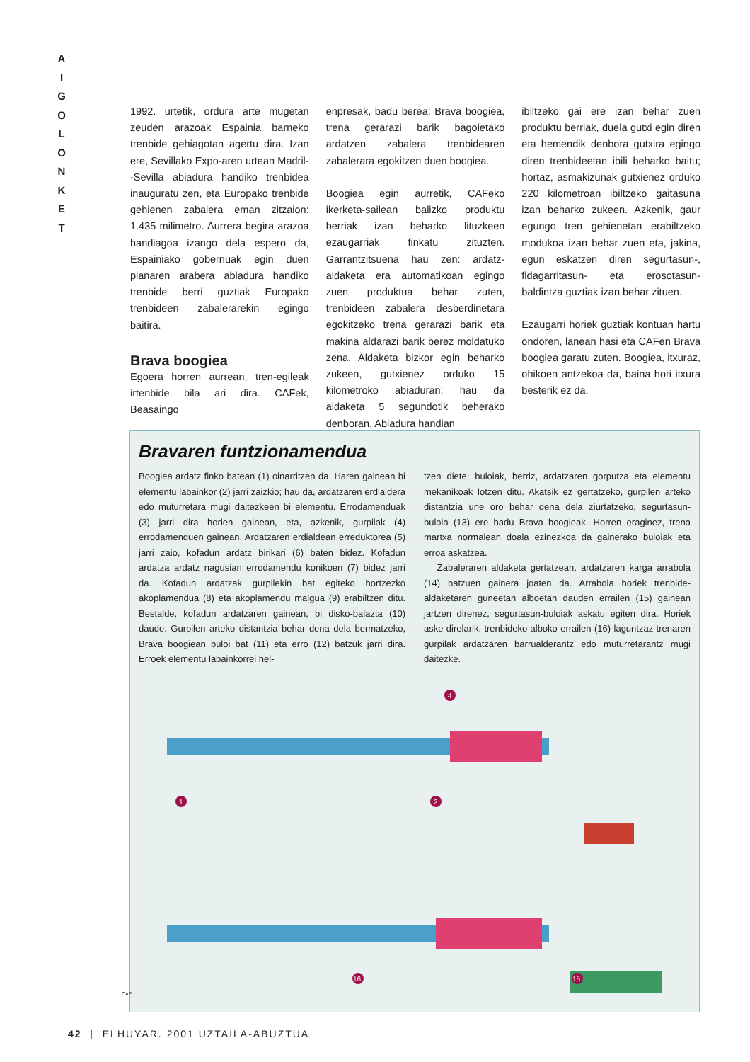A
I
G
O
L
O
N
K
E
T
1992. urtetik, ordura arte mugetan zeuden arazoak Espainia barneko trenbide gehiagotan agertu dira. Izan ere, Sevillako Expo-aren urtean Madril--Sevilla abiadura handiko trenbidea inauguratu zen, eta Europako trenbide gehienen zabalera eman zitzaion: 1.435 milimetro. Aurrera begira arazoa handiagoa izango dela espero da, Espainiako gobernuak egin duen planaren arabera abiadura handiko trenbide berri guztiak Europako trenbideen zabalerarekin egingo baitira.
Brava boogiea
Egoera horren aurrean, tren-egileak irtenbide bila ari dira. CAFek, Beasaingo
enpresak, badu berea: Brava boogiea, trena gerarazi barik bagoietako ardatzen zabalera trenbidearen zabalerara egokitzen duen boogiea.
Boogiea egin aurretik, CAFeko ikerketa-sailean balizko produktu berriak izan beharko lituzkeen ezaugarriak finkatu zituzten. Garrantzitsuena hau zen: ardatz-aldaketa era automatikoan egingo zuen produktua behar zuten, trenbideen zabalera desberdinetara egokitzeko trena gerarazi barik eta makina aldarazi barik berez moldatuko zena. Aldaketa bizkor egin beharko zukeen, gutxienez orduko 15 kilometroko abiaduran; hau da aldaketa 5 segundotik beherako denboran. Abiadura handian
ibiltzeko gai ere izan behar zuen produktu berriak, duela gutxi egin diren eta hemendik denbora gutxira egingo diren trenbideetan ibili beharko baitu; hortaz, asmakizunak gutxienez orduko 220 kilometroan ibiltzeko gaitasuna izan beharko zukeen. Azkenik, gaur egungo tren gehienetan erabiltzeko modukoa izan behar zuen eta, jakina, egun eskatzen diren segurtasun-, fidagarritasun- eta erosotasun-baldintza guztiak izan behar zituen.
Ezaugarri horiek guztiak kontuan hartu ondoren, lanean hasi eta CAFen Brava boogiea garatu zuten. Boogiea, itxuraz, ohikoen antzekoa da, baina hori itxura besterik ez da.
Bravaren funtzionamendua
Boogiea ardatz finko batean (1) oinarritzen da. Haren gainean bi elementu labainkor (2) jarri zaizkio; hau da, ardatzaren erdialdera edo muturretara mugi daitezkeen bi elementu. Errodamenduak (3) jarri dira horien gainean, eta, azkenik, gurpilak (4) errodamenduen gainean. Ardatzaren erdialdean erreduktorea (5) jarri zaio, kofadun ardatz birikari (6) baten bidez. Kofadun ardatza ardatz nagusian errodamendu konikoen (7) bidez jarri da. Kofadun ardatzak gurpilekin bat egiteko hortzezko akoplamendua (8) eta akoplamendu malgua (9) erabiltzen ditu. Bestalde, kofadun ardatzaren gainean, bi disko-balazta (10) daude. Gurpilen arteko distantzia behar dena dela bermatzeko, Brava boogiean buloi bat (11) eta erro (12) batzuk jarri dira. Erroek elementu labainkorrei hel-
tzen diete; buloiak, berriz, ardatzaren gorputza eta elementu mekanikoak lotzen ditu. Akatsik ez gertatzeko, gurpilen arteko distantzia une oro behar dena dela ziurtatzeko, segurtasun-buloia (13) ere badu Brava boogieak. Horren eraginez, trena martxa normalean doala ezinezkoa da gainerako buloiak eta erroa askatzea.
Zabaleraren aldaketa gertatzean, ardatzaren karga arrabola (14) batzuen gainera joaten da. Arrabola horiek trenbide-aldaketaren guneetan alboetan dauden errailen (15) gainean jartzen direnez, segurtasun-buloiak askatu egiten dira. Horiek aske direlarik, trenbideko alboko errailen (16) laguntzaz trenaren gurpilak ardatzaren barrualderantz edo muturretarantz mugi daitezke.
1
2
4
16
15
CAF
42 | ELHUYAR. 2001 UZTAILA-ABUZTUA